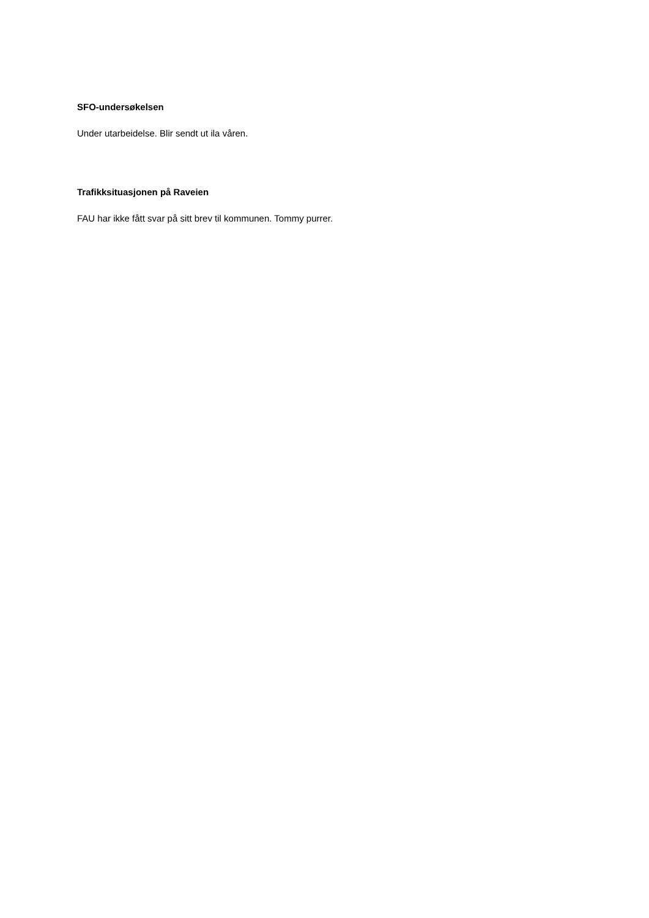SFO-undersøkelsen
Under utarbeidelse. Blir sendt ut ila våren.
Trafikksituasjonen på Raveien
FAU har ikke fått svar på sitt brev til kommunen. Tommy purrer.